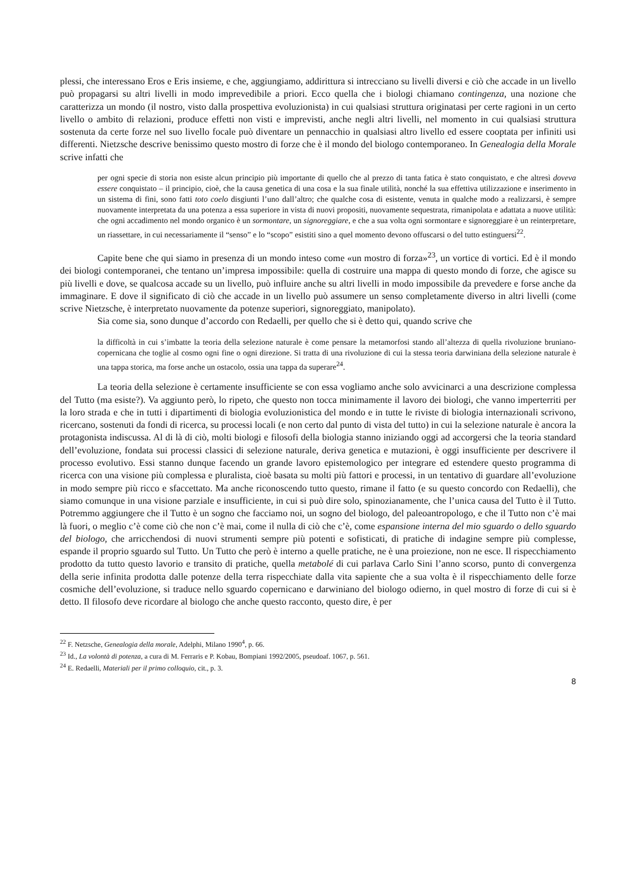plessi, che interessano Eros e Eris insieme, e che, aggiungiamo, addirittura si intrecciano su livelli diversi e ciò che accade in un livello può propagarsi su altri livelli in modo imprevedibile a priori. Ecco quella che i biologi chiamano contingenza, una nozione che caratterizza un mondo (il nostro, visto dalla prospettiva evoluzionista) in cui qualsiasi struttura originatasi per certe ragioni in un certo livello o ambito di relazioni, produce effetti non visti e imprevisti, anche negli altri livelli, nel momento in cui qualsiasi struttura sostenuta da certe forze nel suo livello focale può diventare un pennacchio in qualsiasi altro livello ed essere cooptata per infiniti usi differenti. Nietzsche descrive benissimo questo mostro di forze che è il mondo del biologo contemporaneo. In Genealogia della Morale scrive infatti che
per ogni specie di storia non esiste alcun principio più importante di quello che al prezzo di tanta fatica è stato conquistato, e che altresì doveva essere conquistato – il principio, cioè, che la causa genetica di una cosa e la sua finale utilità, nonché la sua effettiva utilizzazione e inserimento in un sistema di fini, sono fatti toto coelo disgiunti l’uno dall’altro; che qualche cosa di esistente, venuta in qualche modo a realizzarsi, è sempre nuovamente interpretata da una potenza a essa superiore in vista di nuovi propositi, nuovamente sequestrata, rimanipolata e adattata a nuove utilità: che ogni accadimento nel mondo organico è un sormontare, un signoreggiare, e che a sua volta ogni sormontare e signoreggiare è un reinterpretare, un riassettare, in cui necessariamente il “senso” e lo “scopo” esistiti sino a quel momento devono offuscarsi o del tutto estinguersi<sup>22</sup>.
Capite bene che qui siamo in presenza di un mondo inteso come «un mostro di forza»<sup>23</sup>, un vortice di vortici. Ed è il mondo dei biologi contemporanei, che tentano un’impresa impossibile: quella di costruire una mappa di questo mondo di forze, che agisce su più livelli e dove, se qualcosa accade su un livello, può influire anche su altri livelli in modo impossibile da prevedere e forse anche da immaginare. E dove il significato di ciò che accade in un livello può assumere un senso completamente diverso in altri livelli (come scrive Nietzsche, è interpretato nuovamente da potenze superiori, signoreggiato, manipolato).
Sia come sia, sono dunque d’accordo con Redaelli, per quello che si è detto qui, quando scrive che
la difficoltà in cui s’imbatte la teoria della selezione naturale è come pensare la metamorfosi stando all’altezza di quella rivoluzione bruniano-copernicana che toglie al cosmo ogni fine o ogni direzione. Si tratta di una rivoluzione di cui la stessa teoria darwiniana della selezione naturale è una tappa storica, ma forse anche un ostacolo, ossia una tappa da superare<sup>24</sup>.
La teoria della selezione è certamente insufficiente se con essa vogliamo anche solo avvicinarci a una descrizione complessa del Tutto (ma esiste?). Va aggiunto però, lo ripeto, che questo non tocca minimamente il lavoro dei biologi, che vanno imperterriti per la loro strada e che in tutti i dipartimenti di biologia evoluzionistica del mondo e in tutte le riviste di biologia internazionali scrivono, ricercano, sostenuti da fondi di ricerca, su processi locali (e non certo dal punto di vista del tutto) in cui la selezione naturale è ancora la protagonista indiscussa. Al di là di ciò, molti biologi e filosofi della biologia stanno iniziando oggi ad accorgersi che la teoria standard dell’evoluzione, fondata sui processi classici di selezione naturale, deriva genetica e mutazioni, è oggi insufficiente per descrivere il processo evolutivo. Essi stanno dunque facendo un grande lavoro epistemologico per integrare ed estendere questo programma di ricerca con una visione più complessa e pluralista, cioè basata su molti più fattori e processi, in un tentativo di guardare all’evoluzione in modo sempre più ricco e sfaccettato. Ma anche riconoscendo tutto questo, rimane il fatto (e su questo concordo con Redaelli), che siamo comunque in una visione parziale e insufficiente, in cui si può dire solo, spinozianamente, che l’unica causa del Tutto è il Tutto. Potremmo aggiungere che il Tutto è un sogno che facciamo noi, un sogno del biologo, del paleoantropologo, e che il Tutto non c’è mai là fuori, o meglio c’è come ciò che non c’è mai, come il nulla di ciò che c’è, come espansione interna del mio sguardo o dello sguardo del biologo, che arricchendosi di nuovi strumenti sempre più potenti e sofisticati, di pratiche di indagine sempre più complesse, espande il proprio sguardo sul Tutto. Un Tutto che però è interno a quelle pratiche, ne è una proiezione, non ne esce. Il rispecchiamento prodotto da tutto questo lavorio e transito di pratiche, quella metabolé di cui parlava Carlo Sini l’anno scorso, punto di convergenza della serie infinita prodotta dalle potenze della terra rispecchiate dalla vita sapiente che a sua volta è il rispecchiamento delle forze cosmiche dell’evoluzione, si traduce nello sguardo copernicano e darwiniano del biologo odierno, in quel mostro di forze di cui si è detto. Il filosofo deve ricordare al biologo che anche questo racconto, questo dire, è per
<sup>22</sup> F. Netzsche, Genealogia della morale, Adelphi, Milano 1990<sup>4</sup>, p. 66.
<sup>23</sup> Id., La volontà di potenza, a cura di M. Ferraris e P. Kobau, Bompiani 1992/2005, pseudoaf. 1067, p. 561.
<sup>24</sup> E. Redaelli, Materiali per il primo colloquio, cit., p. 3.
8